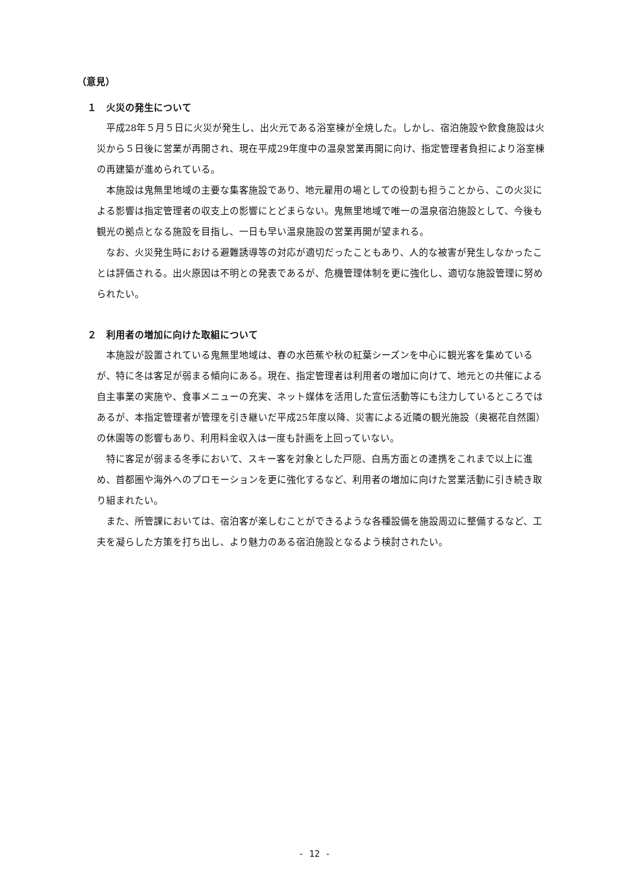（意見）
１　火災の発生について
平成28年５月５日に火災が発生し、出火元である浴室棟が全焼した。しかし、宿泊施設や飲食施設は火災から５日後に営業が再開され、現在平成29年度中の温泉営業再開に向け、指定管理者負担により浴室棟の再建築が進められている。
本施設は鬼無里地域の主要な集客施設であり、地元雇用の場としての役割も担うことから、この火災による影響は指定管理者の収支上の影響にとどまらない。鬼無里地域で唯一の温泉宿泊施設として、今後も観光の拠点となる施設を目指し、一日も早い温泉施設の営業再開が望まれる。
なお、火災発生時における避難誘導等の対応が適切だったこともあり、人的な被害が発生しなかったことは評価される。出火原因は不明との発表であるが、危機管理体制を更に強化し、適切な施設管理に努められたい。
２　利用者の増加に向けた取組について
本施設が設置されている鬼無里地域は、春の水芭蕉や秋の紅葉シーズンを中心に観光客を集めているが、特に冬は客足が弱まる傾向にある。現在、指定管理者は利用者の増加に向けて、地元との共催による自主事業の実施や、食事メニューの充実、ネット媒体を活用した宣伝活動等にも注力しているところではあるが、本指定管理者が管理を引き継いだ平成25年度以降、災害による近隣の観光施設（奥裾花自然園）の休園等の影響もあり、利用料金収入は一度も計画を上回っていない。
特に客足が弱まる冬季において、スキー客を対象とした戸隠、白馬方面との連携をこれまで以上に進め、首都圏や海外へのプロモーションを更に強化するなど、利用者の増加に向けた営業活動に引き続き取り組まれたい。
また、所管課においては、宿泊客が楽しむことができるような各種設備を施設周辺に整備するなど、工夫を凝らした方策を打ち出し、より魅力のある宿泊施設となるよう検討されたい。
- 12 -